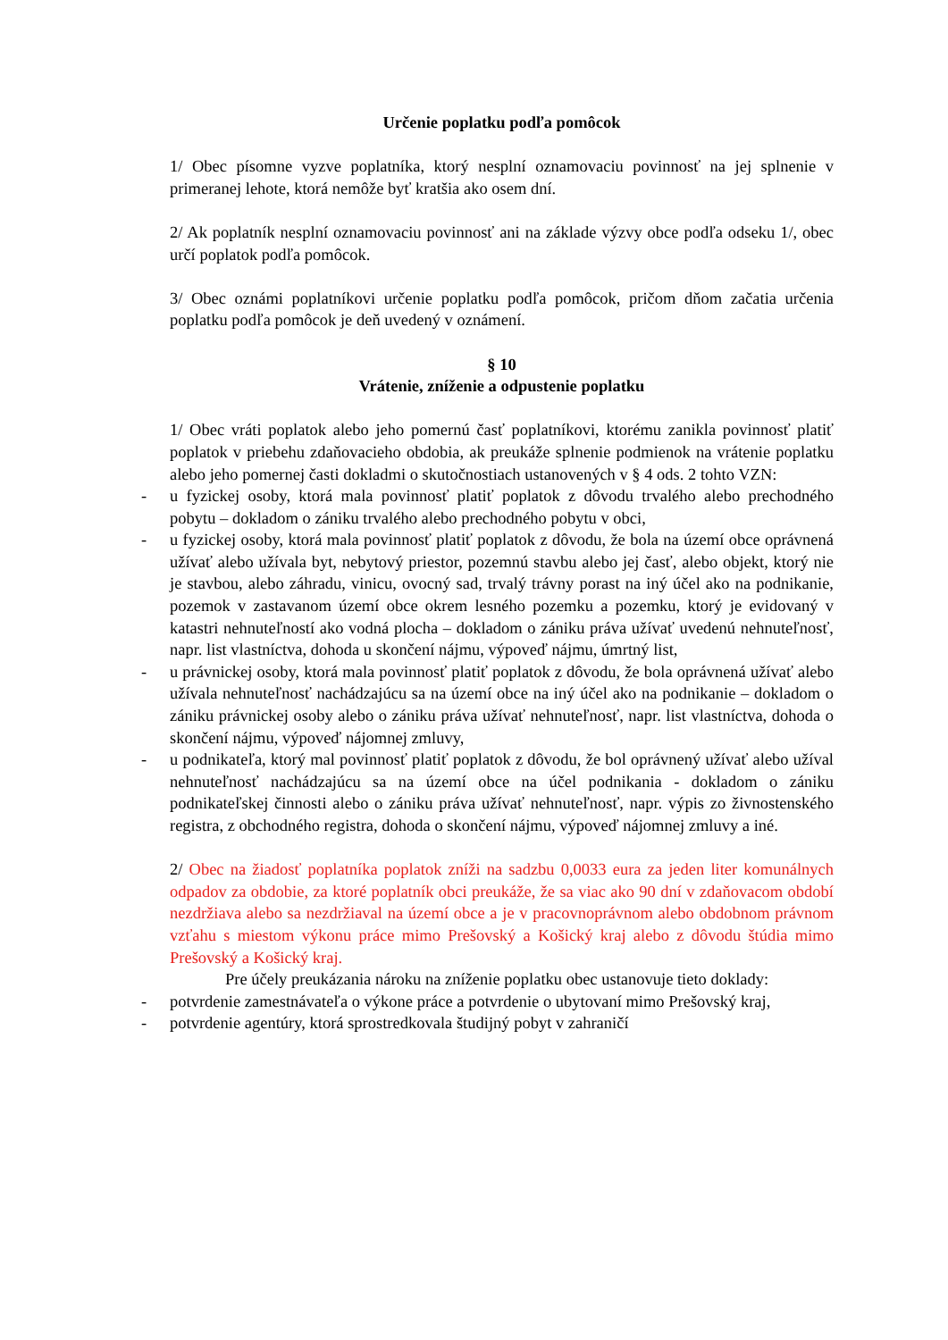Určenie poplatku podľa pomôcok
1/ Obec písomne vyzve poplatníka, ktorý nesplní oznamovaciu povinnosť na jej splnenie v primeranej lehote, ktorá nemôže byť kratšia ako osem dní.
2/ Ak poplatník nesplní oznamovaciu povinnosť ani na základe výzvy obce podľa odseku 1/, obec určí poplatok podľa pomôcok.
3/ Obec oznámi poplatníkovi určenie poplatku podľa pomôcok, pričom dňom začatia určenia poplatku podľa pomôcok je deň uvedený v oznámení.
§ 10
Vrátenie, zníženie a odpustenie poplatku
1/ Obec vráti poplatok alebo jeho pomernú časť poplatníkovi, ktorému zanikla povinnosť platiť poplatok v priebehu zdaňovacieho obdobia, ak preukáže splnenie podmienok na vrátenie poplatku alebo jeho pomernej časti dokladmi o skutočnostiach ustanovených v § 4 ods. 2 tohto VZN:
- u fyzickej osoby, ktorá mala povinnosť platiť poplatok z dôvodu trvalého alebo prechodného pobytu – dokladom o zániku trvalého alebo prechodného pobytu v obci,
- u fyzickej osoby, ktorá mala povinnosť platiť poplatok z dôvodu, že bola na území obce oprávnená užívať alebo užívala byt, nebytový priestor, pozemnú stavbu alebo jej časť, alebo objekt, ktorý nie je stavbou, alebo záhradu, vinicu, ovocný sad, trvalý trávny porast na iný účel ako na podnikanie, pozemok v zastavanom území obce okrem lesného pozemku a pozemku, ktorý je evidovaný v katastri nehnuteľností ako vodná plocha – dokladom o zániku práva užívať uvedenú nehnuteľnosť, napr. list vlastníctva, dohoda u skončení nájmu, výpoveď nájmu, úmrtný list,
- u právnickej osoby, ktorá mala povinnosť platiť poplatok z dôvodu, že bola oprávnená užívať alebo užívala nehnuteľnosť nachádzajúcu sa na území obce na iný účel ako na podnikanie – dokladom o zániku právnickej osoby alebo o zániku práva užívať nehnuteľnosť, napr. list vlastníctva, dohoda o skončení nájmu, výpoveď nájomnej zmluvy,
- u podnikateľa, ktorý mal povinnosť platiť poplatok z dôvodu, že bol oprávnený užívať alebo užíval nehnuteľnosť nachádzajúcu sa na území obce na účel podnikania - dokladom o zániku podnikateľskej činnosti alebo o zániku práva užívať nehnuteľnosť, napr. výpis zo živnostenského registra, z obchodného registra, dohoda o skončení nájmu, výpoveď nájomnej zmluvy a iné.
2/ Obec na žiadosť poplatníka poplatok zníži na sadzbu 0,0033 eura za jeden liter komunálnych odpadov za obdobie, za ktoré poplatník obci preukáže, že sa viac ako 90 dní v zdaňovacom období nezdržiava alebo sa nezdržiaval na území obce a je v pracovnoprávnom alebo obdobnom právnom vzťahu s miestom výkonu práce mimo Prešovský a Košický kraj alebo z dôvodu štúdia mimo Prešovský a Košický kraj.
Pre účely preukázania nároku na zníženie poplatku obec ustanovuje tieto doklady:
- potvrdenie zamestnávateľa o výkone práce a potvrdenie o ubytovaní mimo Prešovský kraj,
- potvrdenie agentúry, ktorá sprostredkovala študijný pobyt v zahraničí